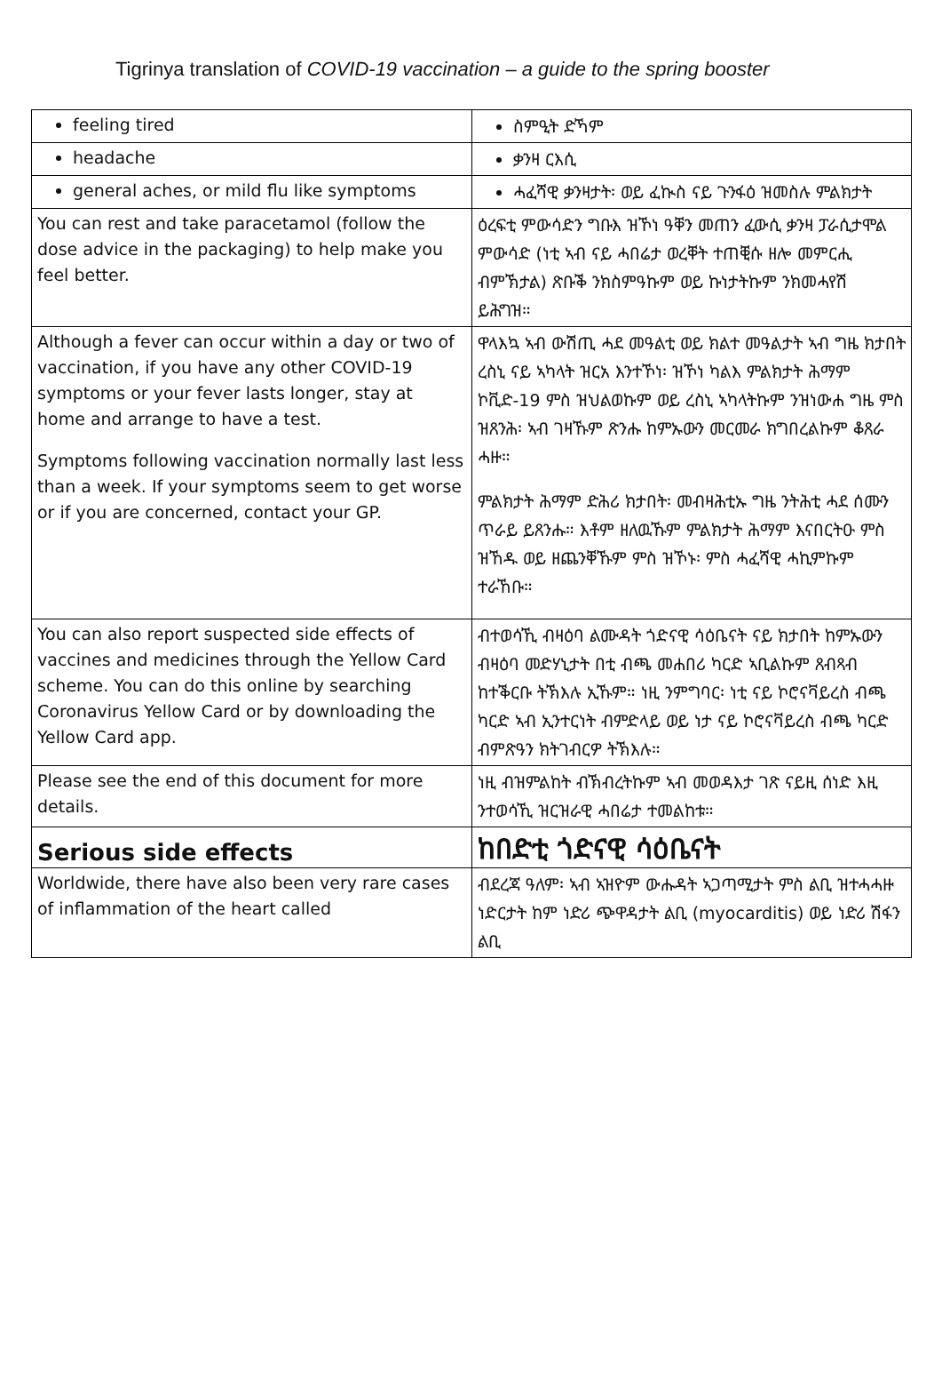Tigrinya translation of COVID-19 vaccination – a guide to the spring booster
| feeling tired | ስምዒት ድኻም |
| headache | ቃንዛ ርእሲ |
| general aches, or mild flu like symptoms | ሓፈሻዊ ቃንዛታት፡ ወይ ፈኲስ ናይ ጉንፋዕ ዝመስሉ ምልክታት |
| You can rest and take paracetamol (follow the dose advice in the packaging) to help make you feel better. | ዕረፍቲ ምውሳድን ግቡእ ዝኾነ ዓቐን መጠን ፈውሲ ቃንዛ ፓራሲታሞል ምውሳድ (ነቲ ኣብ ናይ ሓበሬታ ወረቐት ተጠቒሱ ዘሎ መምርሒ ብምኽታል) ጽቡቕ ንክስምዓኩም ወይ ኩነታትኩም ንክመሓየሽ ይሕግዝ። |
| Although a fever can occur within a day or two of vaccination, if you have any other COVID-19 symptoms or your fever lasts longer, stay at home and arrange to have a test. Symptoms following vaccination normally last less than a week. If your symptoms seem to get worse or if you are concerned, contact your GP. | ዋላእኳ ኣብ ውሽጢ ሓደ መዓልቲ ወይ ክልተ መዓልታት ኣብ ግዜ ክታበት ረስኒ ናይ ኣካላት ዝርአ እንተኾነ፡ ዝኾነ ካልእ ምልክታት ሕማም ኮቪድ-19 ምስ ዝህልወኩም ወይ ረስኒ ኣካላትኩም ንዝነውሐ ግዜ ምስ ዝጸንሕ፡ ኣብ ገዛኹም ጽንሑ ከምኡውን መርመራ ክግበረልኩም ቆጸራ ሓዙ። ምልክታት ሕማም ድሕሪ ክታበት፡ መብዛሕቲኡ ግዜ ንትሕቲ ሓደ ሰሙን ጥራይ ይጸንሑ። እቶም ዘለዉኹም ምልክታት ሕማም እናበርትዑ ምስ ዝኸዱ ወይ ዘጨንቐኹም ምስ ዝኾኑ፡ ምስ ሓፈሻዊ ሓኪምኩም ተራኸቡ። |
| You can also report suspected side effects of vaccines and medicines through the Yellow Card scheme. You can do this online by searching Coronavirus Yellow Card or by downloading the Yellow Card app. | ብተወሳኺ ብዛዕባ ልሙዳት ጎድናዊ ሳዕቤናት ናይ ክታበት ከምኡውን ብዛዕባ መድሃኒታት በቲ ብጫ መሐበሪ ካርድ ኣቢልኩም ጸብጻብ ከተቕርቡ ትኽእሉ ኢኹም። ነዚ ንምግባር፡ ነቲ ናይ ኮሮናቫይረስ ብጫ ካርድ ኣብ ኢንተርነት ብምድላይ ወይ ነታ ናይ ኮሮናቫይረስ ብጫ ካርድ ብምጽዓን ክትገብርዎ ትኽእሉ። |
| Please see the end of this document for more details. | ነዚ ብዝምልከት ብኽብረትኩም ኣብ መወዳእታ ገጽ ናይዚ ሰነድ እዚ ንተወሳኺ ዝርዝራዊ ሓበሬታ ተመልከቱ። |
| Serious side effects | ከበድቲ ጎድናዊ ሳዕቤናት |
| Worldwide, there have also been very rare cases of inflammation of the heart called | ብደረጃ ዓለም፡ ኣብ ኣዝዮም ውሑዳት ኣጋጣሚታት ምስ ልቢ ዝተሓሓዙ ነድርታት ከም ነድሪ ጭዋዳታት ልቢ (myocarditis) ወይ ነድሪ ሽፋን ልቢ |